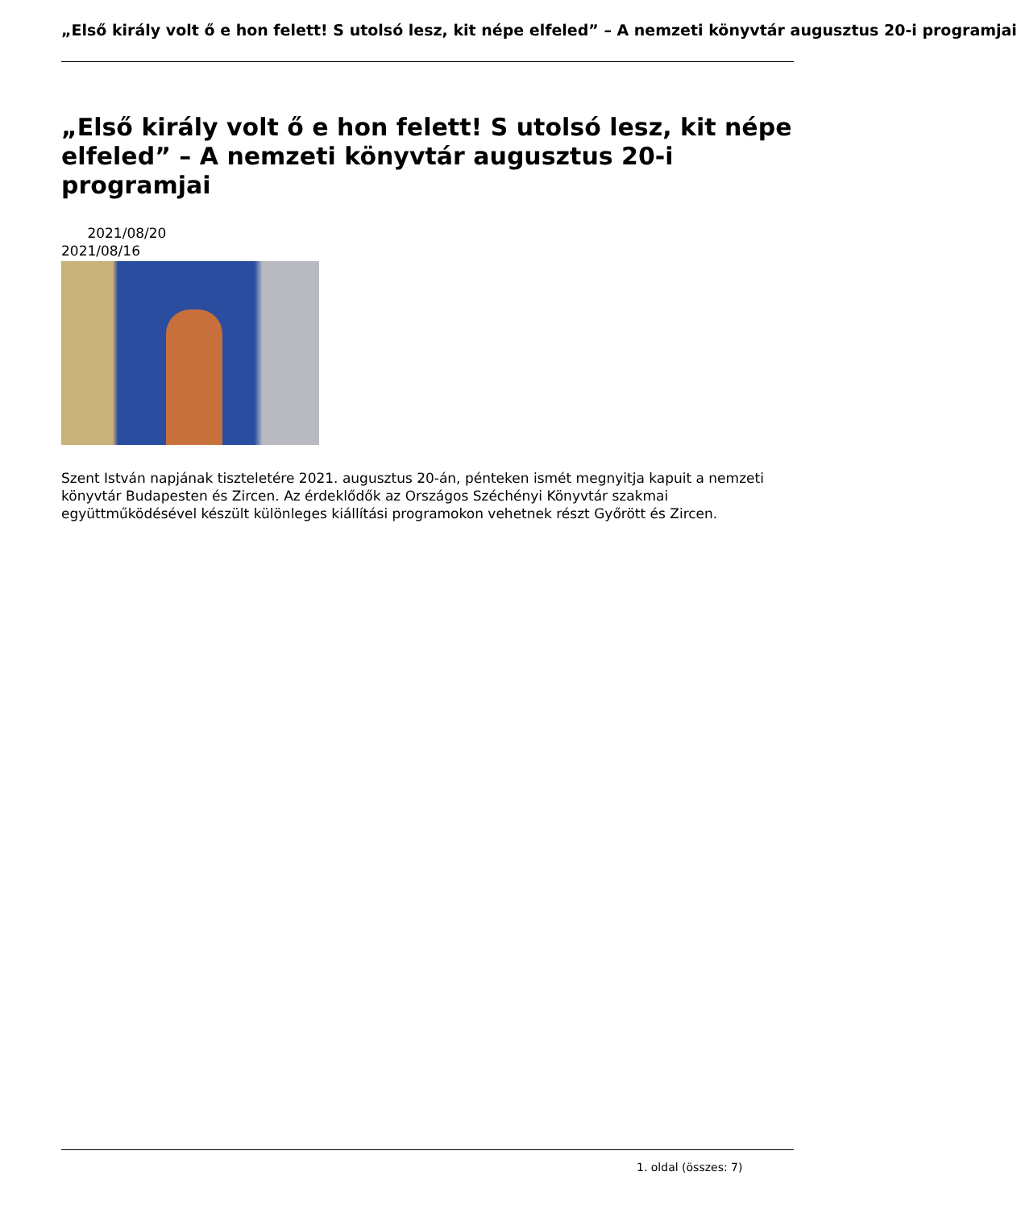„Első király volt ő e hon felett! S utolsó lesz, kit népe elfeled” – A nemzeti könyvtár augusztus 20-i programjai
„Első király volt ő e hon felett! S utolsó lesz, kit népe elfeled” – A nemzeti könyvtár augusztus 20-i programjai
2021/08/20
2021/08/16
Szent István napjának tiszteletére 2021. augusztus 20-án, pénteken ismét megnyitja kapuit a nemzeti könyvtár Budapesten és Zircen. Az érdeklődők az Országos Széchényi Könyvtár szakmai együttműködésével készült különleges kiállítási programokon vehetnek részt Győrött és Zircen.
1. oldal (összes: 7)